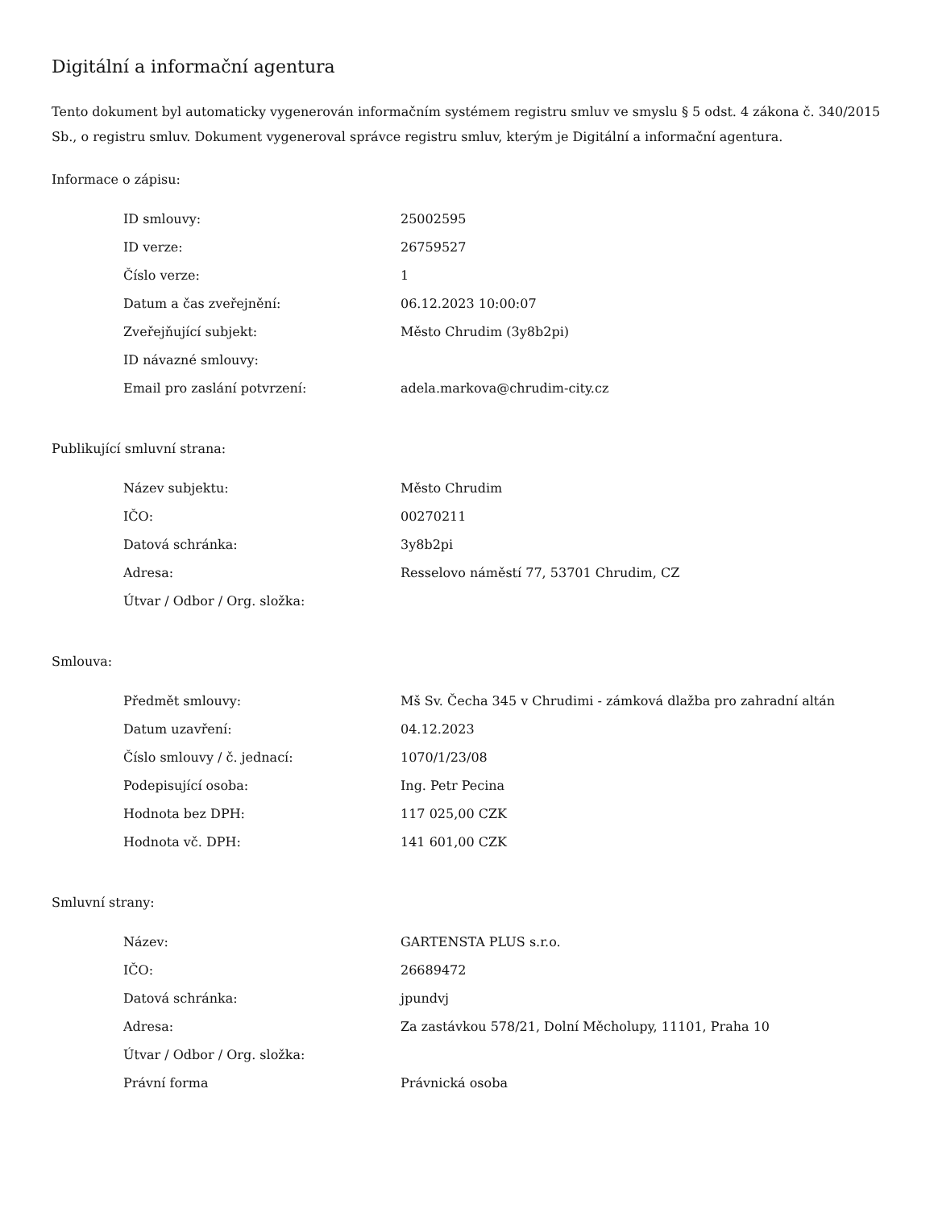Digitální a informační agentura
Tento dokument byl automaticky vygenerován informačním systémem registru smluv ve smyslu § 5 odst. 4 zákona č. 340/2015 Sb., o registru smluv. Dokument vygeneroval správce registru smluv, kterým je Digitální a informační agentura.
Informace o zápisu:
| ID smlouvy: | 25002595 |
| ID verze: | 26759527 |
| Číslo verze: | 1 |
| Datum a čas zveřejnění: | 06.12.2023 10:00:07 |
| Zveřejňující subjekt: | Město Chrudim (3y8b2pi) |
| ID návazné smlouvy: | |
| Email pro zaslání potvrzení: | adela.markova@chrudim-city.cz |
Publikující smluvní strana:
| Název subjektu: | Město Chrudim |
| IČO: | 00270211 |
| Datová schránka: | 3y8b2pi |
| Adresa: | Resselovo náměstí 77, 53701 Chrudim, CZ |
| Útvar / Odbor / Org. složka: | |
Smlouva:
| Předmět smlouvy: | Mš Sv. Čecha 345 v Chrudimi - zámková dlažba pro zahradní altán |
| Datum uzavření: | 04.12.2023 |
| Číslo smlouvy / č. jednací: | 1070/1/23/08 |
| Podepisující osoba: | Ing. Petr Pecina |
| Hodnota bez DPH: | 117 025,00 CZK |
| Hodnota vč. DPH: | 141 601,00 CZK |
Smluvní strany:
| Název: | GARTENSTA PLUS s.r.o. |
| IČO: | 26689472 |
| Datová schránka: | jpundvj |
| Adresa: | Za zastávkou 578/21, Dolní Měcholupy, 11101, Praha 10 |
| Útvar / Odbor / Org. složka: | |
| Právní forma | Právnická osoba |